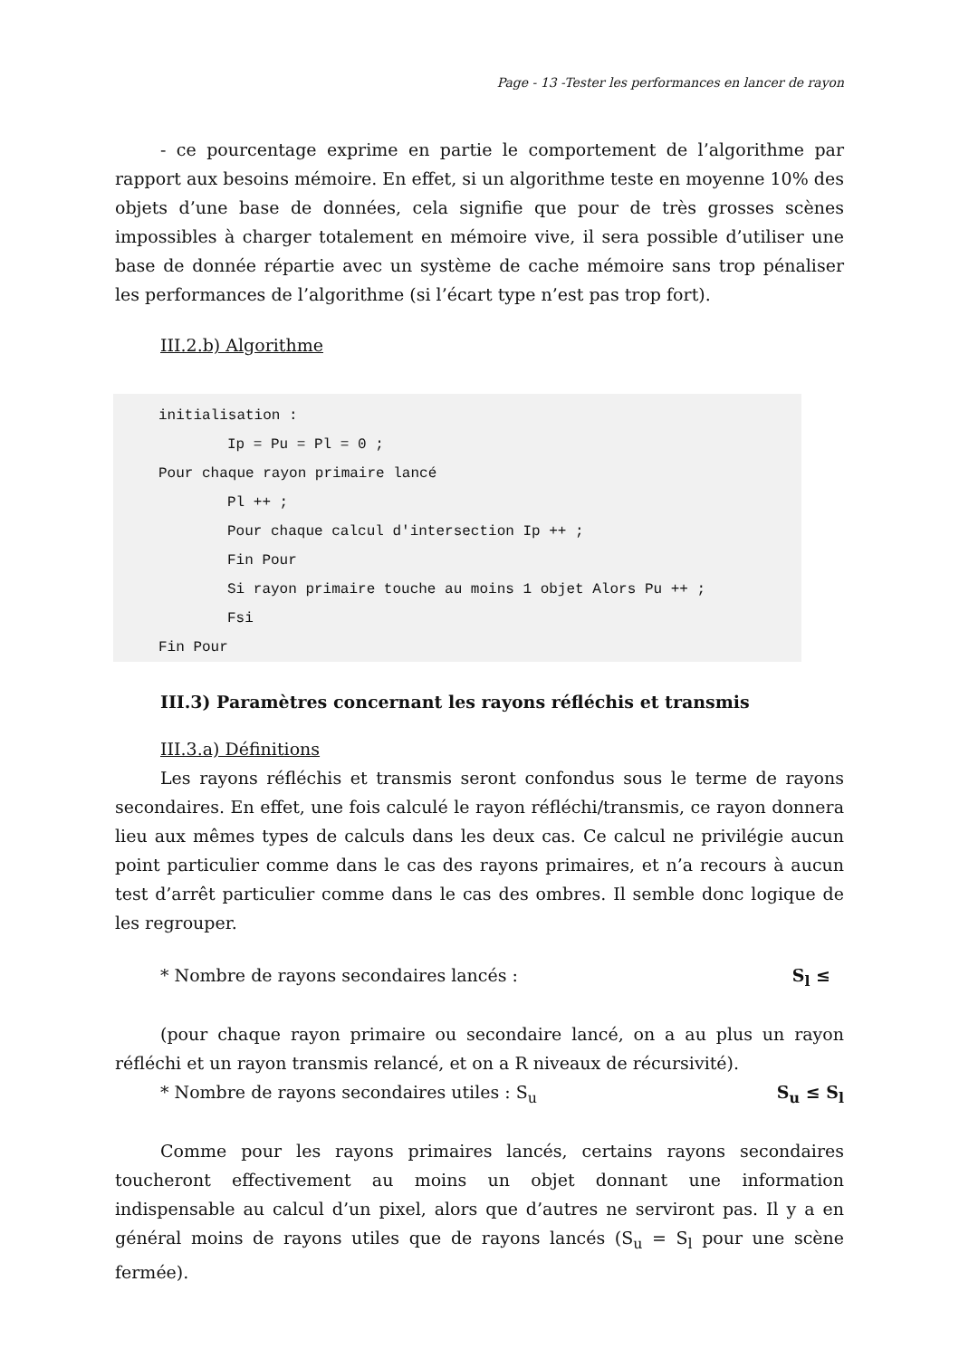Page - 13 -Tester les performances en lancer de rayon
- ce pourcentage exprime en partie le comportement de l’algorithme par rapport aux besoins mémoire. En effet, si un algorithme teste en moyenne 10% des objets d’une base de données, cela signifie que pour de très grosses scènes impossibles à charger totalement en mémoire vive, il sera possible d’utiliser une base de donnée répartie avec un système de cache mémoire sans trop pénaliser les performances de l’algorithme (si l’écart type n’est pas trop fort).
III.2.b) Algorithme
initialisation :
Ip = Pu = Pl = 0 ;
Pour chaque rayon primaire lancé
Pl ++ ;
Pour chaque calcul d'intersection Ip ++ ;
Fin Pour
Si rayon primaire touche au moins 1 objet Alors Pu ++ ;
Fsi
Fin Pour
III.3) Paramètres concernant les rayons réfléchis et transmis
III.3.a) Définitions
Les rayons réfléchis et transmis seront confondus sous le terme de rayons secondaires. En effet, une fois calculé le rayon réfléchi/transmis, ce rayon donnera lieu aux mêmes types de calculs dans les deux cas. Ce calcul ne privilégie aucun point particulier comme dans le cas des rayons primaires, et n’a recours à aucun test d’arrêt particulier comme dans le cas des ombres. Il semble donc logique de les regrouper.
* Nombre de rayons secondaires lancés : S<sub>l</sub> ≤
(pour chaque rayon primaire ou secondaire lancé, on a au plus un rayon réfléchi et un rayon transmis relancé, et on a R niveaux de récursivité).
* Nombre de rayons secondaires utiles : S<sub>u</sub> S<sub>u</sub> ≤ S<sub>l</sub>
Comme pour les rayons primaires lancés, certains rayons secondaires toucheront effectivement au moins un objet donnant une information indispensable au calcul d’un pixel, alors que d’autres ne serviront pas. Il y a en général moins de rayons utiles que de rayons lancés (S<sub>u</sub> = S<sub>l</sub> pour une scène fermée).